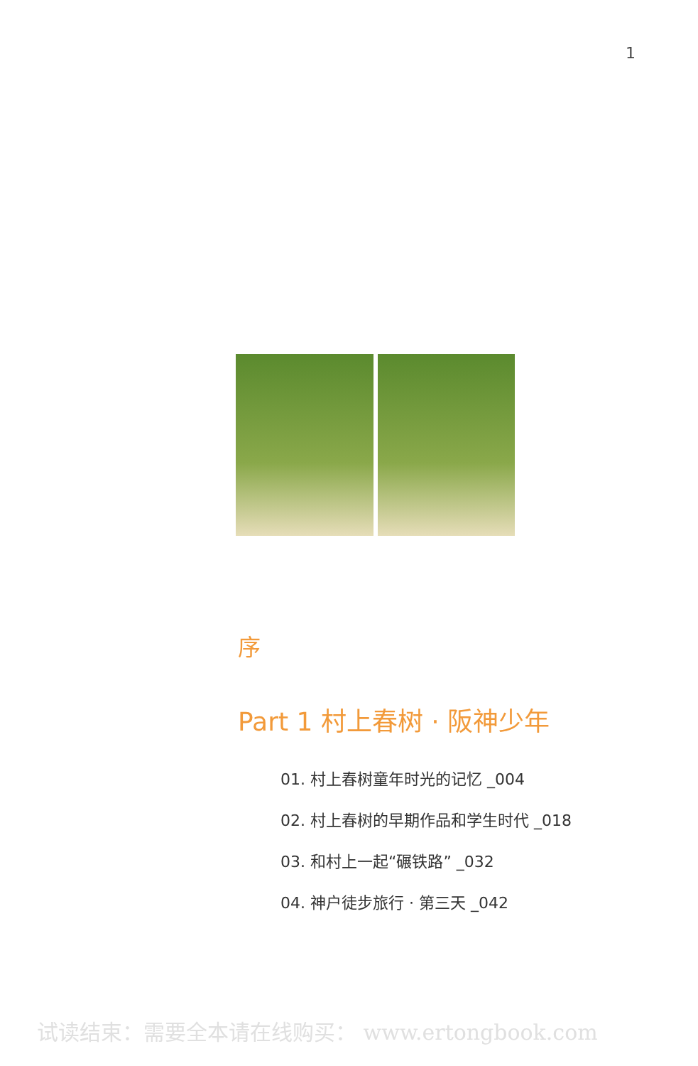1
序
Part 1 村上春树 · 阪神少年
01. 村上春树童年时光的记忆 _004
02. 村上春树的早期作品和学生时代 _018
03. 和村上一起“碾铁路” _032
04. 神户徒步旅行 · 第三天 _042
试读结束：需要全本请在线购买： www.ertongbook.com